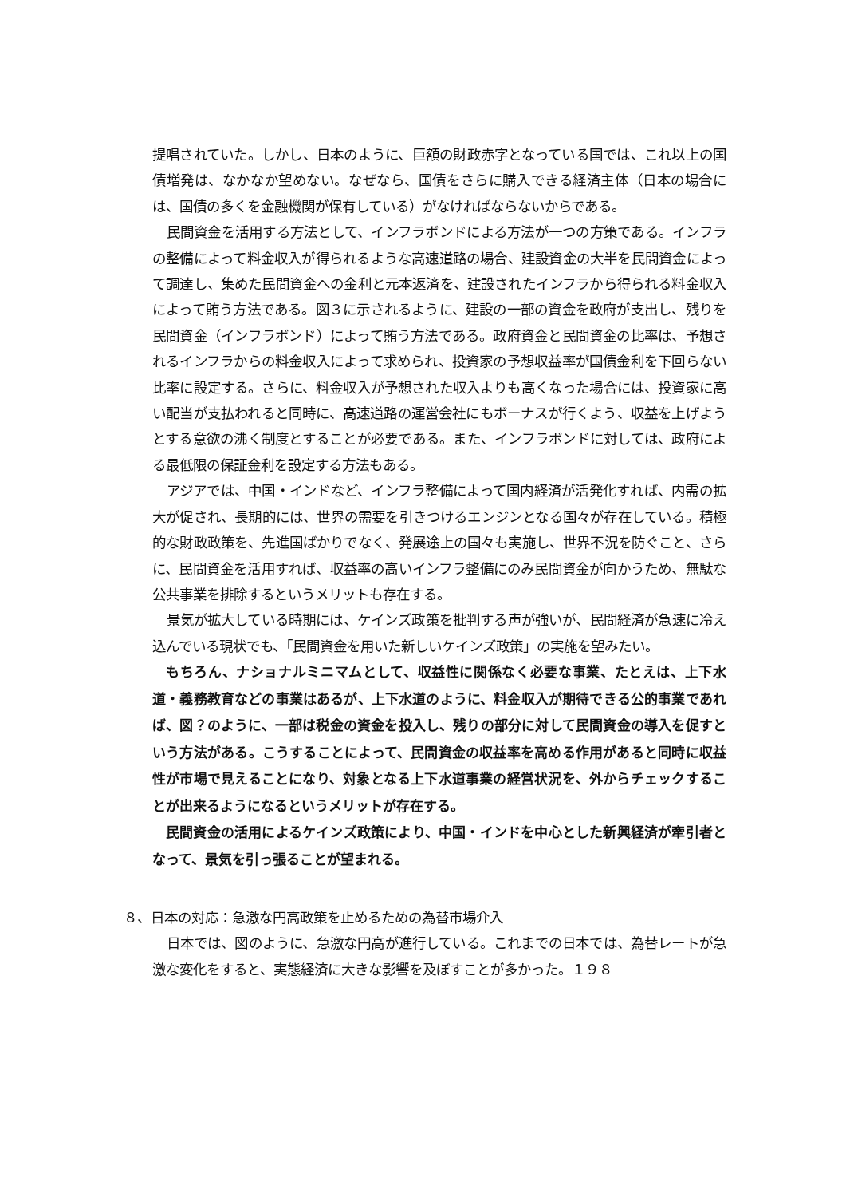提唱されていた。しかし、日本のように、巨額の財政赤字となっている国では、これ以上の国債増発は、なかなか望めない。なぜなら、国債をさらに購入できる経済主体（日本の場合には、国債の多くを金融機関が保有している）がなければならないからである。
民間資金を活用する方法として、インフラボンドによる方法が一つの方策である。インフラの整備によって料金収入が得られるような高速道路の場合、建設資金の大半を民間資金によって調達し、集めた民間資金への金利と元本返済を、建設されたインフラから得られる料金収入によって賄う方法である。図３に示されるように、建設の一部の資金を政府が支出し、残りを民間資金（インフラボンド）によって賄う方法である。政府資金と民間資金の比率は、予想されるインフラからの料金収入によって求められ、投資家の予想収益率が国債金利を下回らない比率に設定する。さらに、料金収入が予想された収入よりも高くなった場合には、投資家に高い配当が支払われると同時に、高速道路の運営会社にもボーナスが行くよう、収益を上げようとする意欲の沸く制度とすることが必要である。また、インフラボンドに対しては、政府による最低限の保証金利を設定する方法もある。
アジアでは、中国・インドなど、インフラ整備によって国内経済が活発化すれば、内需の拡大が促され、長期的には、世界の需要を引きつけるエンジンとなる国々が存在している。積極的な財政政策を、先進国ばかりでなく、発展途上の国々も実施し、世界不況を防ぐこと、さらに、民間資金を活用すれば、収益率の高いインフラ整備にのみ民間資金が向かうため、無駄な公共事業を排除するというメリットも存在する。
景気が拡大している時期には、ケインズ政策を批判する声が強いが、民間経済が急速に冷え込んでいる現状でも、「民間資金を用いた新しいケインズ政策」の実施を望みたい。
もちろん、ナショナルミニマムとして、収益性に関係なく必要な事業、たとえは、上下水道・義務教育などの事業はあるが、上下水道のように、料金収入が期待できる公的事業であれば、図？のように、一部は税金の資金を投入し、残りの部分に対して民間資金の導入を促すという方法がある。こうすることによって、民間資金の収益率を高める作用があると同時に収益性が市場で見えることになり、対象となる上下水道事業の経営状況を、外からチェックすることが出来るようになるというメリットが存在する。
民間資金の活用によるケインズ政策により、中国・インドを中心とした新興経済が牽引者となって、景気を引っ張ることが望まれる。
８、日本の対応：急激な円高政策を止めるための為替市場介入
日本では、図のように、急激な円高が進行している。これまでの日本では、為替レートが急激な変化をすると、実態経済に大きな影響を及ぼすことが多かった。１９８